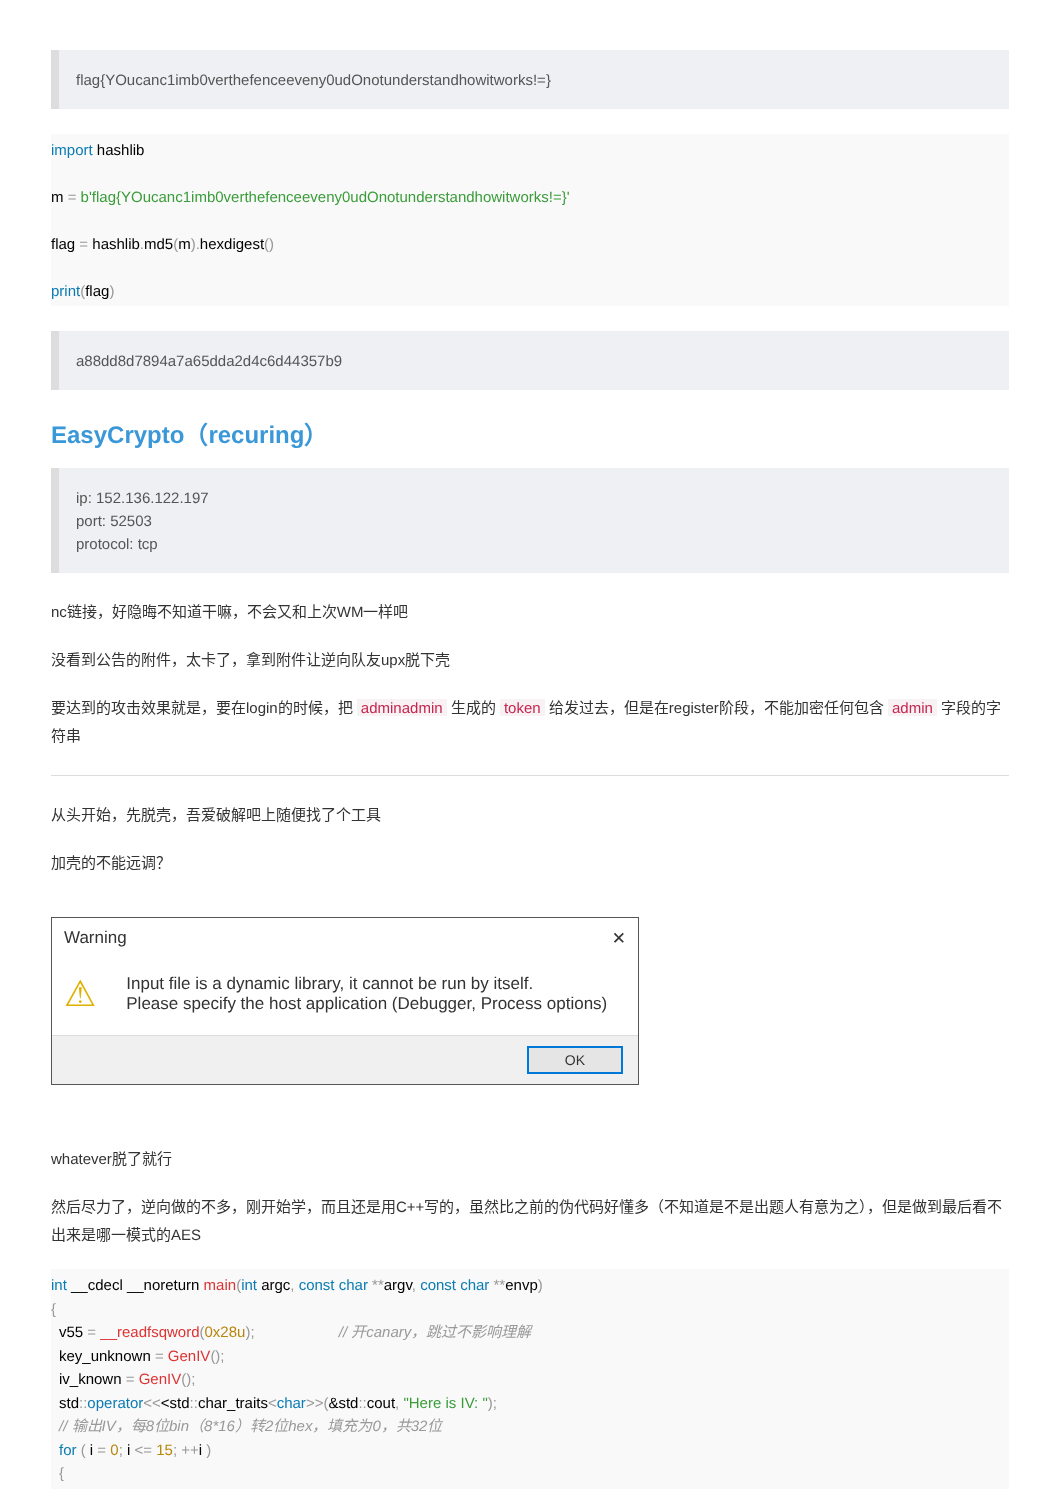flag{YOucanc1imb0verthefenceeveny0udOnotunderstandhowitworks!=}
import hashlib
m = b'flag{YOucanc1imb0verthefenceeveny0udOnotunderstandhowitworks!=}'
flag = hashlib. md5(m). hexdigest()
print(flag)
a88dd8d7894a7a65dda2d4c6d44357b9
EasyCrypto（recuring）
ip: 152.136.122.197
port: 52503
protocol: tcp
nc链接，好隐晦不知道干嘛，不会又和上次WM一样吧
没看到公告的附件，太卡了，拿到附件让逆向队友upx脱下壳
要达到的攻击效果就是，要在login的时候，把 adminadmin 生成的 token 给发过去，但是在register阶段，不能加密任何包含 admin 字段的字符串
从头开始，先脱壳，吾爱破解吧上随便找了个工具
加壳的不能远调？
Warning ✕
⚠
Input file is a dynamic library, it cannot be run by itself.
Please specify the host application (Debugger, Process options)
OK
whatever脱了就行
然后尽力了，逆向做的不多，刚开始学，而且还是用C++写的，虽然比之前的伪代码好懂多（不知道是不是出题人有意为之），但是做到最后看不出来是哪一模式的AES
int __cdecl __noreturn main(int argc, const char **argv, const char **envp)
{
v55 = __readfsqword(0x28u); // 开canary，跳过不影响理解
key_unknown = GenIV();
iv_known = GenIV();
std:: operator<<<std:: char_traits<char>>(&std:: cout, "Here is IV: ");
// 输出IV，每8位bin（8*16）转2位hex，填充为0，共32位
for ( i = 0; i <= 15; ++i )
{